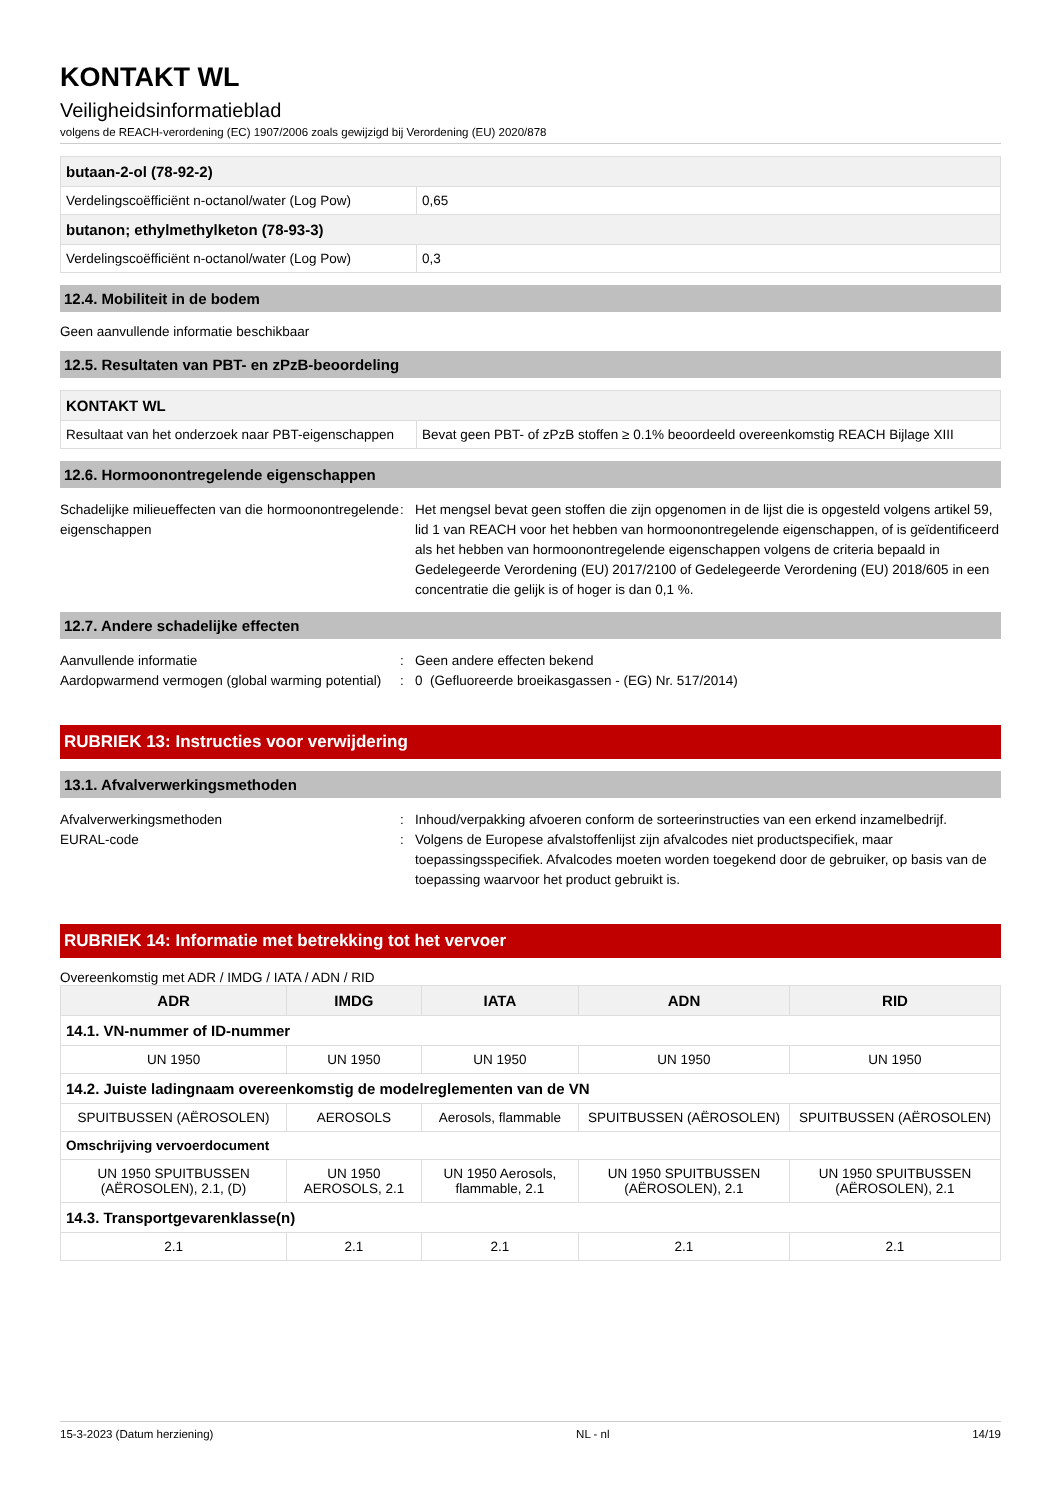KONTAKT WL
Veiligheidsinformatieblad
volgens de REACH-verordening (EC) 1907/2006 zoals gewijzigd bij Verordening (EU) 2020/878
| butaan-2-ol (78-92-2) | |
| Verdelingscoëfficiënt n-octanol/water (Log Pow) | 0,65 |
| butanon; ethylmethylketon (78-93-3) | |
| Verdelingscoëfficiënt n-octanol/water (Log Pow) | 0,3 |
12.4. Mobiliteit in de bodem
Geen aanvullende informatie beschikbaar
12.5. Resultaten van PBT- en zPzB-beoordeling
| KONTAKT WL | |
| Resultaat van het onderzoek naar PBT-eigenschappen | Bevat geen PBT- of zPzB stoffen ≥ 0.1% beoordeeld overeenkomstig REACH Bijlage XIII |
12.6. Hormoonontregelende eigenschappen
Schadelijke milieueffecten van die hormoonontregelende eigenschappen
:
Het mengsel bevat geen stoffen die zijn opgenomen in de lijst die is opgesteld volgens artikel 59, lid 1 van REACH voor het hebben van hormoonontregelende eigenschappen, of is geïdentificeerd als het hebben van hormoonontregelende eigenschappen volgens de criteria bepaald in Gedelegeerde Verordening (EU) 2017/2100 of Gedelegeerde Verordening (EU) 2018/605 in een concentratie die gelijk is of hoger is dan 0,1 %.
12.7. Andere schadelijke effecten
Aanvullende informatie
:
Geen andere effecten bekend
Aardopwarmend vermogen (global warming potential)
:
0 (Gefluoreerde broeikasgassen - (EG) Nr. 517/2014)
RUBRIEK 13: Instructies voor verwijdering
13.1. Afvalverwerkingsmethoden
Afvalverwerkingsmethoden
:
Inhoud/verpakking afvoeren conform de sorteerinstructies van een erkend inzamelbedrijf.
EURAL-code
:
Volgens de Europese afvalstoffenlijst zijn afvalcodes niet productspecifiek, maar toepassingsspecifiek. Afvalcodes moeten worden toegekend door de gebruiker, op basis van de toepassing waarvoor het product gebruikt is.
RUBRIEK 14: Informatie met betrekking tot het vervoer
Overeenkomstig met ADR / IMDG / IATA / ADN / RID
| ADR | IMDG | IATA | ADN | RID |
| --- | --- | --- | --- | --- |
| 14.1. VN-nummer of ID-nummer | | | | |
| UN 1950 | UN 1950 | UN 1950 | UN 1950 | UN 1950 |
| 14.2. Juiste ladingnaam overeenkomstig de modelreglementen van de VN | | | | |
| SPUITBUSSEN (AËROSOLEN) | AEROSOLS | Aerosols, flammable | SPUITBUSSEN (AËROSOLEN) | SPUITBUSSEN (AËROSOLEN) |
| Omschrijving vervoerdocument | | | | |
| UN 1950 SPUITBUSSEN (AËROSOLEN), 2.1, (D) | UN 1950 AEROSOLS, 2.1 | UN 1950 Aerosols, flammable, 2.1 | UN 1950 SPUITBUSSEN (AËROSOLEN), 2.1 | UN 1950 SPUITBUSSEN (AËROSOLEN), 2.1 |
| 14.3. Transportgevarenklasse(n) | | | | |
| 2.1 | 2.1 | 2.1 | 2.1 | 2.1 |
15-3-2023 (Datum herziening) NL - nl 14/19